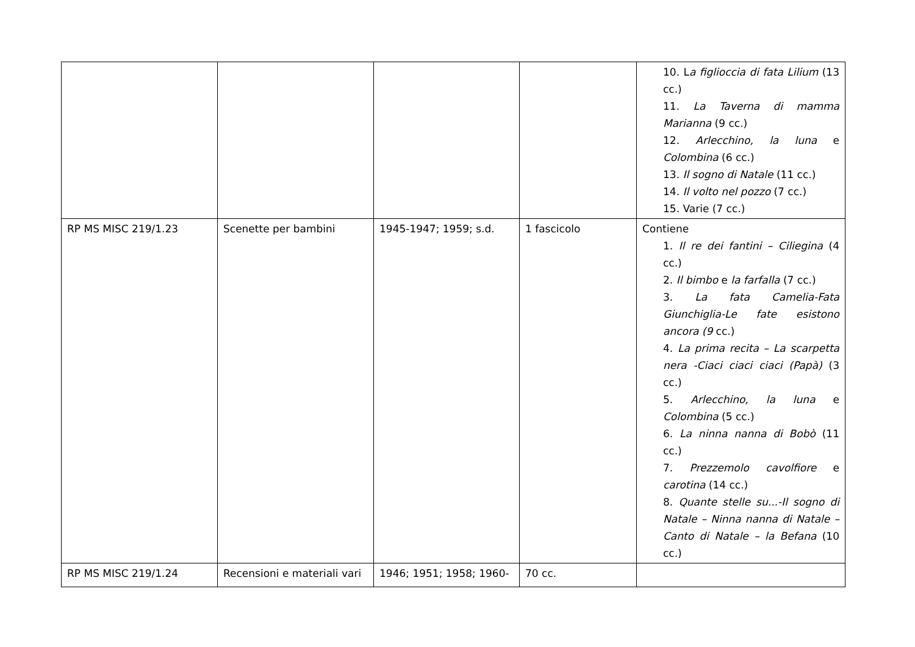| | | | | 10. L a figlioccia di fata Lilium (13 cc.) 11. La Taverna di mamma Marianna (9 cc.) 12. Arlecchino, la luna e Colombina (6 cc.) 13. Il sogno di Natale (11 cc.) 14. Il volto nel pozzo (7 cc.) 15. Varie (7 cc.) |
| RP MS MISC 219/1.23 | Scenette per bambini | 1945-1947; 1959; s.d. | 1 fascicolo | Contiene 1. Il re dei fantini – Ciliegina (4 cc.) 2. Il bimbo e la farfalla (7 cc.) 3. La fata Camelia-Fata Giunchiglia-Le fate esistono ancora (9 cc.) 4. La prima recita – La scarpetta nera -Ciaci ciaci ciaci (Papà) (3 cc.) 5. Arlecchino, la luna e Colombina (5 cc.) 6. La ninna nanna di Bobò (11 cc.) 7. Prezzemolo cavolfiore e carotina (14 cc.) 8. Quante stelle su...-Il sogno di Natale – Ninna nanna di Natale – Canto di Natale – la Befana (10 cc.) |
| RP MS MISC 219/1.24 | Recensioni e materiali vari | 1946; 1951; 1958; 1960- | 70 cc. | |